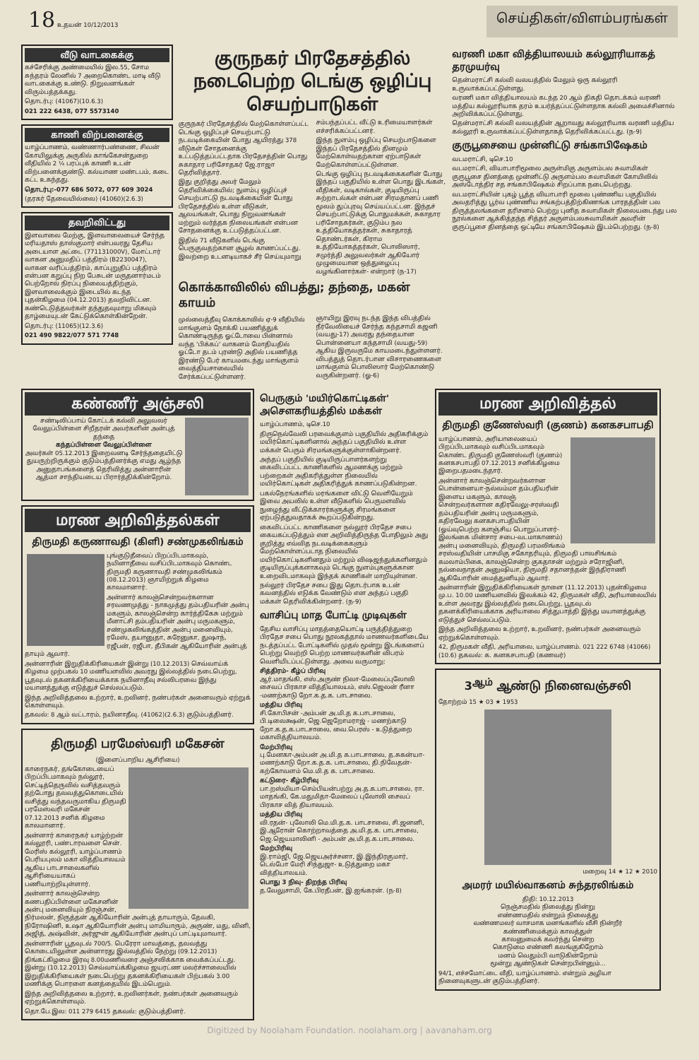18 உதயன் 10/12/2013
செய்திகள்/விளம்பரங்கள்
வீடு வாடகைக்கு
கச்சேரிக்கு அண்மையில் இல.55, சோம சுந்தரம் லேனில் 7 அறைகொண்ட மாடி வீடு வாடகைக்கு உண்டு. நிறுவனங்கள் விரும்பத்தக்கது.
தொடர்பு: (41067)(10.6.3)
021 222 6438, 077 5573140
காணி விற்பனைக்கு
யாழ்ப்பாணம், வண்ணார்பண்ணை, சிவன் கோயிலுக்கு அருகில் காங்கேசன்துறை வீதியில் 2 ¼ பரப்புக் காணி உடன் விற்பனைக்குண்டு. கல்யாண மண்டபம், கடை கட்ட உகந்தது.
தொடர்பு:-077 686 5072, 077 609 3024
(தரகர் தேவையில்லை) (41060)(2.6.3)
தவறிவிட்டது
இளவாலை மேற்கு, இளவாலையைச் சேர்ந்த மரியதாஸ் தாஸ்குமார் என்பவரது தேசிய அடையாள அட்டை (771131000V), மோட்டார் வாகன அனுமதிப் பத்திரம் (B2230047), வாகன வரிப்பத்திரம், காப்புறுதிப் பத்திரம் என்பன கறுப்பு நிற பேசுடன் மருதனார்மடம் பெற்றோல் நிரப்பு நிலையத்திற்கும், இளவாலைக்கும் இடையில் கடந்த புதன்கிழமை (04.12.2013) தவறிவிட்டன. கண்டெடுத்தவர்கள் தந்துதவுமாறு மிகவும் தாழ்மையுடன் கேட்டுக்கொள்கின்றேன்.
தொடர்பு: (11065)(12.3.6)
021 490 9822/077 571 7748
குருநகர் பிரதேசத்தில் நடைபெற்ற டெங்கு ஒழிப்பு செயற்பாடுகள்
குருநகர் பிரதேசத்தில் மேற்கொள்ளப்பட்ட டெங்கு ஒழிப்புச் செயற்பாட்டு நடவடிக்கையின் போது ஆயிரத்து 378 வீடுகள் சோதனைக்கு உட்படுத்தப்பட்டதாக பிரதேசத்தின் பொது சுகாதார பரிசோதகர் ஜே.ராஜா தெரிவித்தார்.
இது குறித்து அவர் மேலும் தெரிவிக்கையில்; நுளம்பு ஒழிப்புச் செயற்பாட்டு நடவடிக்கையின் போது பிரதேசத்தில் உள்ள வீடுகள், ஆலயங்கள், பொது நிறுவனங்கள் மற்றும் வர்த்தக நிலையங்கள் என்பன சோதனைக்கு உட்படுத்தப்பட்டன.
இதில் 71 வீடுகளில் டெங்கு பெருகுவதற்கான சூழல் காணப்பட்டது. இவற்றை உடனடியாகச் சீர் செய்யுமாறு சம்பந்தப்பட்ட வீட்டு உரிமையாளர்கள் எச்சரிக்கப்பட்டனர்.
இந்த நுளம்பு ஒழிப்பு செயற்பாடுகளை இந்தப் பிரதேசத்தில் தினமும் மேற்கொள்வதற்கான ஏற்பாடுகள் மேற்கொள்ளப்பட்டுள்ளன.
டெங்கு ஒழிப்பு நடவடிக்கைகளின் போது இந்தப் பகுதியில் உள்ள பொது இடங்கள், வீதிகள், வடிகால்கள், குடியிருப்பு சுற்றாடல்கள் என்பன சிரமதானப் பணி மூலம் துப்புரவு செய்யப்பட்டன. இந்தச் செயற்பாட்டுக்கு பொதுமக்கள், சுகாதார பரிசோதகர்கள், குடும்ப நல உத்தியோகத்தர்கள், சுகாதாரத் தொண்டர்கள், கிராம உத்தியோகத்தர்கள், பொலிஸார், சமுர்த்தி அலுவலர்கள் ஆகியோர் முழுமையான ஒத்துழைப்பு வழங்கினார்கள்- என்றார் (ந-17)
கொக்காவிலில் விபத்து; தந்தை, மகன் காயம்
முல்லைத்தீவு கொக்காவில் ஏ-9 வீதியில் மாங்குளம் நோக்கி பயணித்துக் கொண்டிருந்த ஓட்டோவை பின்னால் வந்த 'பிக்கப்' வாகனம் மோதியதில் ஓட்டோ தடம் புரண்டு அதில் பயணித்த இரண்டு பேர் காயமடைந்து மாங்குளம் வைத்தியசாலையில் சேர்க்கப்பட்டுள்ளனர்.
ஞாயிறு இரவு நடந்த இந்த விபத்தில் நீர்வேலியைச் சேர்ந்த கந்தசாமி கஜனி (வயது-17) அவரது தந்தையான பொன்னையா கந்தசாமி (வயது-59) ஆகிய இருவருமே காயமடைந்துள்ளனர். விபத்துத் தொடர்பான விசாரணைகளை மாங்குளம் பொலிஸார் மேற்கொண்டு வருகின்றனர். (ஓ-6)
வரணி மகா வித்தியாலயம் கல்லூரியாகத் தரமுயர்வு
தென்மராட்சி கல்வி வலயத்தில் மேலும் ஒரு கல்லூரி உருவாக்கப்பட்டுள்ளது.
வரணி மகா வித்தியாலயம் கடந்த 20 ஆம் திகதி தொடக்கம் வரணி மத்திய கல்லூரியாக தரம் உயர்த்தப்பட்டுள்ளதாக கல்வி அமைச்சினால் அறிவிக்கப்பட்டுள்ளது.
தென்மராட்சி கல்வி வலயத்தின் ஆறாவது கல்லூரியாக வரணி மத்திய கல்லூரி உருவாக்கப்பட்டுள்ளதாகத் தெரிவிக்கப்பட்டது. (ந-9)
குருபூசையை முன்னிட்டு சங்காபிஷேகம்
வடமராட்சி, டிசெ.10
வடமராட்சி, வியாபாரிமூலை அருள்மிகு அருளம்பல சுவாமிகள் குருபூசை தினத்தை முன்னிட்டு அருளம்பல சுவாமிகள் கோயிலில் அஸ்டோத்திர சத சங்காபிஷேகம் சிறப்பாக நடைபெற்றது.
வடமராட்சியின் புகழ் பூத்த வியாபாரி மூலை புண்ணிய பகுதியில் அவதரித்து பூர்வ புண்ணிய சங்கற்பத்திற்கிணங்க பாரதத்தின் பல திருத்தலங்களை தரிசனம் பெற்று புனித சுவாமிகள் நிலையடைந்து பல நூல்களை ஆக்கித்தந்த சித்தர் அருளம்பலசுவாமிகள் அவரின் குருப்பூசை தினத்தை ஒட்டியே சங்காபிஷேகம் இடம்பெற்றது. (ந-8)
கண்ணீர் அஞ்சலி
சண்டிலிப்பாய் கோட்டக் கல்வி அலுவலர் வேலுப்பிள்ளை சிறீதரன் அவர்களின் அன்புத் தந்தை
கந்தப்பிள்ளை வேலுப்பிள்ளை
அவர்கள் 05.12.2013 இறைவனடி சேர்ந்ததையிட்டு துயருற்றிருக்கும் குடும்பத்தினர்க்கு எமது ஆழ்ந்த அனுதாபங்களைத் தெரிவித்து அன்னாரின் ஆத்மா சாந்தியடைய பிரார்த்திக்கின்றோம்.
மரண அறிவித்தல்கள்
திருமதி கருணாவதி (கிளி) சண்முகலிங்கம்
புங்குடுதீவைப் பிறப்பிடமாகவும், நயினாதீவை வசிப்பிடமாகவும் கொண்ட திருமதி கருணாவதி சண்முகலிங்கம் (08.12.2013) ஞாயிற்றுக் கிழமை காலமானார்.
அன்னார் காலஞ்சென்றவர்களான சரவணமுத்து - நாகமுத்து தம்பதியரின் அன்பு மகளும், காலஞ்சென்ற கார்த்திகேசு மற்றும் மீனாட்சி தம்பதியரின் அன்பு மருமகளும், சண்முகலிங்கத்தின் அன்பு மனைவியும், ரமேஸ், தயானுதா, சுரேனுகா, துஷாந், ரஜீபன், ரஜீபா, தீபிகன் ஆகியோரின் அன்புத் தாயும் ஆவார்.
அன்னாரின் இறுதிக்கிரியைகள் இன்று (10.12.2013) செவ்வாய்க் கிழமை முற்பகல் 10 மணியளவில் அவரது இல்லத்தில் நடைபெற்று, பூதவுடல் தகனக்கிரியைக்காக நயினாதீவு சல்லிபரவை இந்து மயானத்துக்கு எடுத்துச் செல்லப்படும்.
இந்த அறிவித்தலை உற்றார், உறவினர், நண்பர்கள் அனைவரும் ஏற்றுக் கொள்ளவும்.
தகவல்: 8 ஆம் வட்டாரம், நயினாதீவு. (41062)(2.6.3) குடும்பத்தினர்.
திருமதி பரமேஸ்வரி மகேசன்
(இளைப்பாறிய ஆசிரியை)
காரைநகர், தங்கோடையைப் பிறப்பிடமாகவும் நல்லூர், செட்டித்தெருவில் வசித்தவரும் தற்போது தலவத்துகொடையில் வசித்து வந்தவருமாகிய திருமதி பரமேஸ்வரி மகேசன் 07.12.2013 சனிக் கிழமை காலமானார்.
அன்னார் காரைநகர் யாழ்ற்றன் கல்லூரி, பண்டாரவளை சென். மேரிஸ் கல்லூரி, யாழ்ப்பாணம் பெரியபுலம் மகா வித்தியாலயம் ஆகிய பாடசாலைகளில் ஆசிரியையாகப் பணியாற்றியுள்ளார்.
அன்னார் காலஞ்சென்ற கணபதிப்பிள்ளை மகேசனின் அன்பு மனைவியும் நிரஞ்சன், நிர்மலன், நிருத்தன் ஆகியோரின் அன்புத் தாயாரும், தேவகி, நிரோஷினி, உஷா ஆகியோரின் அன்பு மாமியாரும், அருண், மது, வினி, அஜித், அஷ்வின், அர்ஜுன் ஆகியோரின் அன்புப் பாட்டியுமாவார்.
அன்னாரின் பூதவுடல் 700/5. பெரேரா மாவத்தை, தலவத்து கொடையிலுள்ள அன்னாரது இல்லத்தில் நேற்று (09.12.2013) திங்கட்கிழமை இரவு 8.00மணிவரை அஞ்சலிக்காக வைக்கப்பட்டது. இன்று (10.12.2013) செவ்வாய்க்கிழமை ஜயரட்ண மலர்ச்சாலையில் இறுதிக்கிரியைகள் நடைபெற்று தகனக்கிரியைகள் பிற்பகல் 3.00 மணிக்கு பொரளை கனத்தையில் இடம்பெறும்.
இந்த அறிவித்தலை உற்றார், உறவினர்கள், நண்பர்கள் அனைவரும் ஏற்றுக்கொள்ளவும்.
தொ.பே.இல: 011 279 6415 தகவல்: குடும்பத்தினர்.
பெருகும் 'மயிர்கொட்டிகள்' அசௌகரியத்தில் மக்கள்
யாழ்ப்பாணம், டிசெ.10
திருநெல்வேலி பரவைக்குளம் பகுதியில் அதிகரிக்கும் மயிர்கொட்டிகளினால் அந்தப் பகுதியில் உள்ள மக்கள் பெரும் சிரமங்களுக்குள்ளாகின்றனர்.
அந்தப் பகுதியில் குடியிருப்பாளர்களற்று கைவிடப்பட்ட காணிகளில் ஆமணக்கு மற்றும் பற்றைகள் அதிகரித்துள்ள நிலையில் மயிர்கொட்டிகள் அதிகரித்துக் காணப்படுகின்றன.
பகல்நேரங்களில் மரங்களை விட்டு வெளியேறும் இவை அயலில் உள்ள வீடுகளில் பெருமளவில் நுழைந்து வீட்டுக்காரர்களுக்கு சிரமங்களை ஏற்படுத்துவதாகக் கூறப்படுகின்றது.
கைவிடப்பட்ட காணிகளை நல்லூர் பிரதேச சபை கையகப்படுத்தும் என அறிவித்திருந்த போதிலும் அது குறித்து எவ்வித நடவடிக்கைகளும் மேற்கொள்ளப்படாத நிலையில் மயிர்கொட்டிகளினதும் மற்றும் விஷஜந்துக்களினதும் குடியிருப்புக்களாகவும் டெங்கு நுளம்புகளுக்கான உறைவிடமாகவும் இந்தக் காணிகள் மாறியுள்ளன.
நல்லூர் பிரதேச சபை இது தொடர்பாக உடன் கவனத்தில் எடுக்க வேண்டும் என அந்தப் பகுதி மக்கள் தெரிவிக்கின்றனர். (ந-9)
வாசிப்பு மாத போட்டி முடிவுகள்
தேசிய வாசிப்பு மாதத்தையொட்டி பருத்தித்துறை பிரதேச சபை பொது நூலகத்தால் மாணவர்களிடையே நடத்தப்பட்ட போட்டிகளில் முதல் மூன்று இடங்களைப் பெற்று வெற்றி பெற்ற மாணவர்களின் விபரம் வெளியிடப்பட்டுள்ளது. அவை வருமாறு:
சித்திரம்- கீழ்ப் பிரிவு
ஆர்.மாதங்கி, எஸ்.அருண் நிலா-மேலைப்புலோலி சைவப் பிரகாச வித்தியாலயம், எஸ்.ஜெலன் ரீனா -மணற்காடு றோ.க.த.க. பாடசாலை.
மத்திய பிரிவு
சி.கோபிசன் -அம்பன் அ.மி.த க.பாடசாலை, பி.டிலைக்ஷன், ஜெ.ஜெறோமராஜ் - மணற்காடு றோ.க.த.க.பாடசாலை, வை.பெரஸ் - உடுத்துறை மகாவித்தியாலயம்.
மேற்பிரிவு
பு.மேனகா-அம்பன் அ.மி.த க.பாடசாலை, த.சுகன்யா- மணற்காடு றோ.க.த.க. பாடசாலை, தி.நிவேதன்-கற்கோவளம் மெ.மி.த க. பாடசாலை.
கட்டுரை- கீழ்பிரிவு
பா.றஸ்மியா-செம்பியன்பற்று அ.த.க.பாடசாலை, ரா. மாதங்கி, கே.மதுமிதா-மேலைப் புலோலி சைவப் பிரகாச வித் தியாலயம்.
மத்திய பிரிவு
வி.ரதன்- புலோலி மெ.மி.த.க. பாடசாலை, சி.ஜனனி, இ.ஆரோன் கொற்றாவத்தை அ.மி.த.க. பாடசாலை, ஜெ.ஜெயமாலினி - அம்பன் அ.மி.த.க.பாடசாலை.
மேற்பிரிவு
இ.ராம்ஜி, ஜே.ஜெயஅர்ச்சனா, இ.இந்திரகுமார், டெல்போ மேரி சிந்துஜா- உடுத்துறை மகா வித்தியாலயம்.
பொது 3 நிவு- திறந்த பிரிவு
த.வேலுசாமி, கே.பிரதீபன், இ.ஐங்கரன். (ந-8)
மரண அறிவித்தல்
திருமதி குணேஸ்வரி (குணம்) கனகசபாபதி
யாழ்ப்பாணம், அரியாலையைப் பிறப்பிடமாகவும் வசிப்பிடமாகவும் கொண்ட திருமதி குணேஸ்வரி (குணம்) கனகசபாபதி 07.12.2013 சனிக்கிழமை இறைபதமடைந்தார்.
அன்னார் காலஞ்சென்றவர்களான பொன்னையா-நல்லம்மா தம்பதியரின் இளைய மகளும், காலஞ் சென்றவர்களான கதிரவேலு-சரஸ்வதி தம்பதியரின் அன்பு மருமகளும், கதிரவேலு கனகசபாபதியின் (ஓய்வுபெற்ற களஞ்சிய பொறுப்பாளர்- இலங்கை மின்சார சபை-வடமாகாணம்) அன்பு மனைவியும், திருமதி பரமலிங்கம் சரஸ்வதியின் பாசமிகு சகோதரியும், திருமதி பாலசிங்கம் கமலாம்பிகை, காலஞ்சென்ற குகதாசன் மற்றும் சரோஜினி, நல்லைநாதன் அனுஷியா, திருமதி சதானந்தன் இந்திராணி ஆகியோரின் மைத்துனியும் ஆவார்.
அன்னாரின் இறுதிக்கிரியைகள் நாளை (11.12.2013) புதன்கிழமை மு.ப. 10.00 மணியளவில் இலக்கம் 42, திருமகள் வீதி, அரியாலையில் உள்ள அவரது இல்லத்தில் நடைபெற்று, பூதவுடல் தகனக்கிரியைக்காக அரியாலை சித்துபாத்தி இந்து மயானத்துக்கு எடுத்துச் செல்லப்படும்.
இந்த அறிவித்தலை உற்றார், உறவினர், நண்பர்கள் அனைவரும் ஏற்றுக்கொள்ளவும்.
42, திருமகள் வீதி, அரியாலை, யாழ்ப்பாணம். 021 222 6748 (41066)(10.6) தகவல்: க. கனகசபாபதி (கணவர்)
3<sup>ஆம்</sup> ஆண்டு நினைவஞ்சலி
தோற்றம் 15 ★ 03 ★ 1953
மறைவு 14 ★ 12 ★ 2010
அமரர் மயில்வாகனம் சுந்தரலிங்கம்
திதி: 10.12.2013
நெஞ்சமதில் நிலைத்து நின்று
எண்ணமதில் என்றும் நிலைத்து
வண்ணமலர் வாசமாக மனங்களில் வீசி நின்றீர்
கண்ணிமைக்கும் காலத்துள்
காலனுமைக் கவர்ந்து சென்ற
கொடுமை எண்ணி கலங்குகிறோம்
மனம் வெதும்பி வாடுகின்றோம்
மூன்று ஆண்டுகள் சென்றபின்னும்...
94/1, எச்சமோட்டை வீதி, யாழ்ப்பாணம். என்றும் அழியா நினைவுகளுடன் குடும்பத்தினர்.
Digitized by Noolaham Foundation. noolaham.org | aavanaham.org